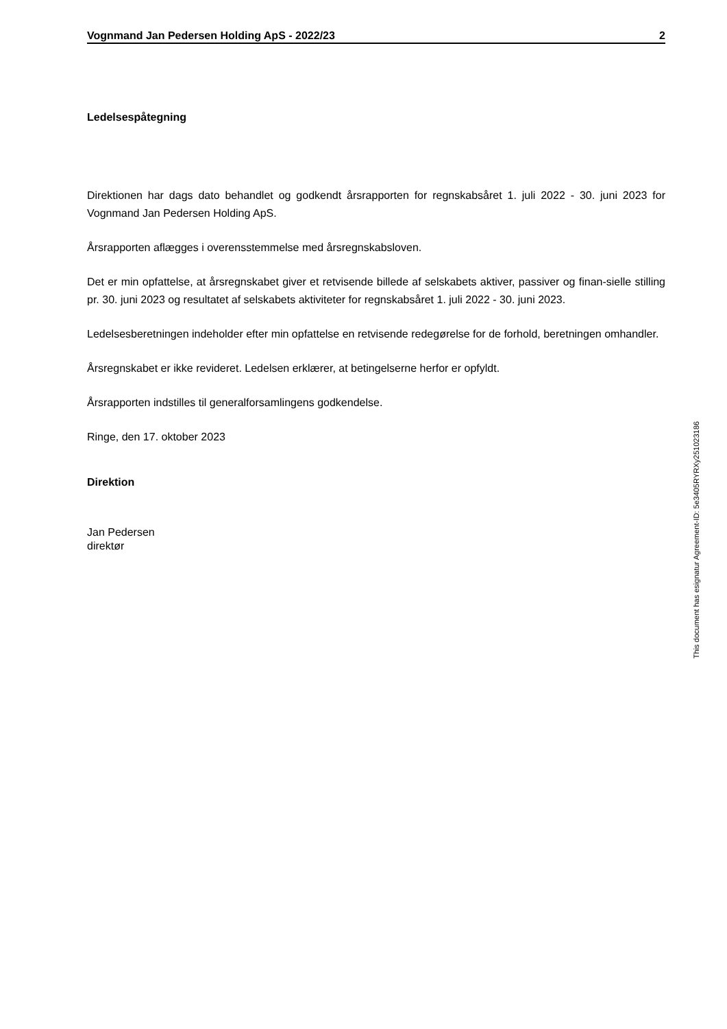Vognmand Jan Pedersen Holding ApS - 2022/23 2
Ledelsespåtegning
Direktionen har dags dato behandlet og godkendt årsrapporten for regnskabsåret 1. juli 2022 - 30. juni 2023 for Vognmand Jan Pedersen Holding ApS.
Årsrapporten aflægges i overensstemmelse med årsregnskabsloven.
Det er min opfattelse, at årsregnskabet giver et retvisende billede af selskabets aktiver, passiver og finan-sielle stilling pr. 30. juni 2023 og resultatet af selskabets aktiviteter for regnskabsåret 1. juli 2022 - 30. juni 2023.
Ledelsesberetningen indeholder efter min opfattelse en retvisende redegørelse for de forhold, beretningen omhandler.
Årsregnskabet er ikke revideret. Ledelsen erklærer, at betingelserne herfor er opfyldt.
Årsrapporten indstilles til generalforsamlingens godkendelse.
Ringe, den 17. oktober 2023
Direktion
Jan Pedersen
direktør
This document has esignatur Agreement-ID: 5e3405RYRXy251023186